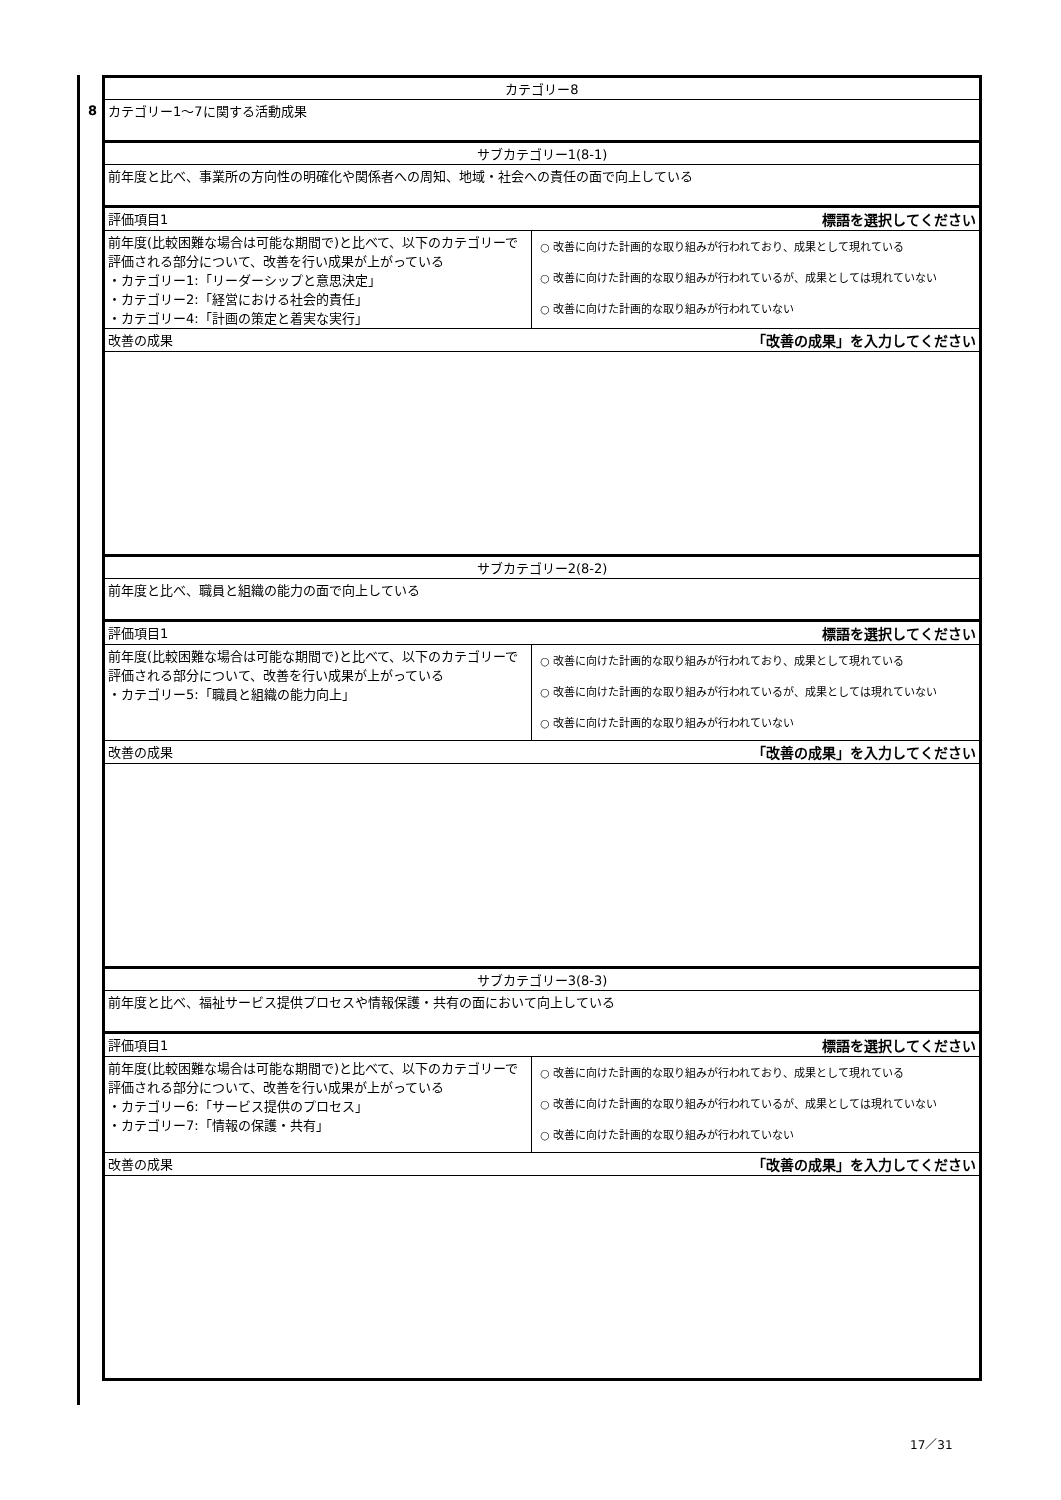8
| カテゴリー8 | |
| カテゴリー1～7に関する活動成果 | |
| サブカテゴリー1(8-1) | |
| 前年度と比べ、事業所の方向性の明確化や関係者への周知、地域・社会への責任の面で向上している | |
| 評価項目1 標語を選択してください | |
| 前年度(比較困難な場合は可能な期間で)と比べて、以下のカテゴリーで評価される部分について、改善を行い成果が上がっている ・カテゴリー1:「リーダーシップと意思決定」 ・カテゴリー2:「経営における社会的責任」 ・カテゴリー4:「計画の策定と着実な実行」 | ○ 改善に向けた計画的な取り組みが行われており、成果として現れている ○ 改善に向けた計画的な取り組みが行われているが、成果としては現れていない ○ 改善に向けた計画的な取り組みが行われていない |
| 改善の成果 「改善の成果」を入力してください | |
| サブカテゴリー2(8-2) | |
| 前年度と比べ、職員と組織の能力の面で向上している | |
| 評価項目1 標語を選択してください | |
| 前年度(比較困難な場合は可能な期間で)と比べて、以下のカテゴリーで評価される部分について、改善を行い成果が上がっている ・カテゴリー5:「職員と組織の能力向上」 | ○ 改善に向けた計画的な取り組みが行われており、成果として現れている ○ 改善に向けた計画的な取り組みが行われているが、成果としては現れていない ○ 改善に向けた計画的な取り組みが行われていない |
| 改善の成果 「改善の成果」を入力してください | |
| サブカテゴリー3(8-3) | |
| 前年度と比べ、福祉サービス提供プロセスや情報保護・共有の面において向上している | |
| 評価項目1 標語を選択してください | |
| 前年度(比較困難な場合は可能な期間で)と比べて、以下のカテゴリーで評価される部分について、改善を行い成果が上がっている ・カテゴリー6:「サービス提供のプロセス」 ・カテゴリー7:「情報の保護・共有」 | ○ 改善に向けた計画的な取り組みが行われており、成果として現れている ○ 改善に向けた計画的な取り組みが行われているが、成果としては現れていない ○ 改善に向けた計画的な取り組みが行われていない |
| 改善の成果 「改善の成果」を入力してください | |
17／31